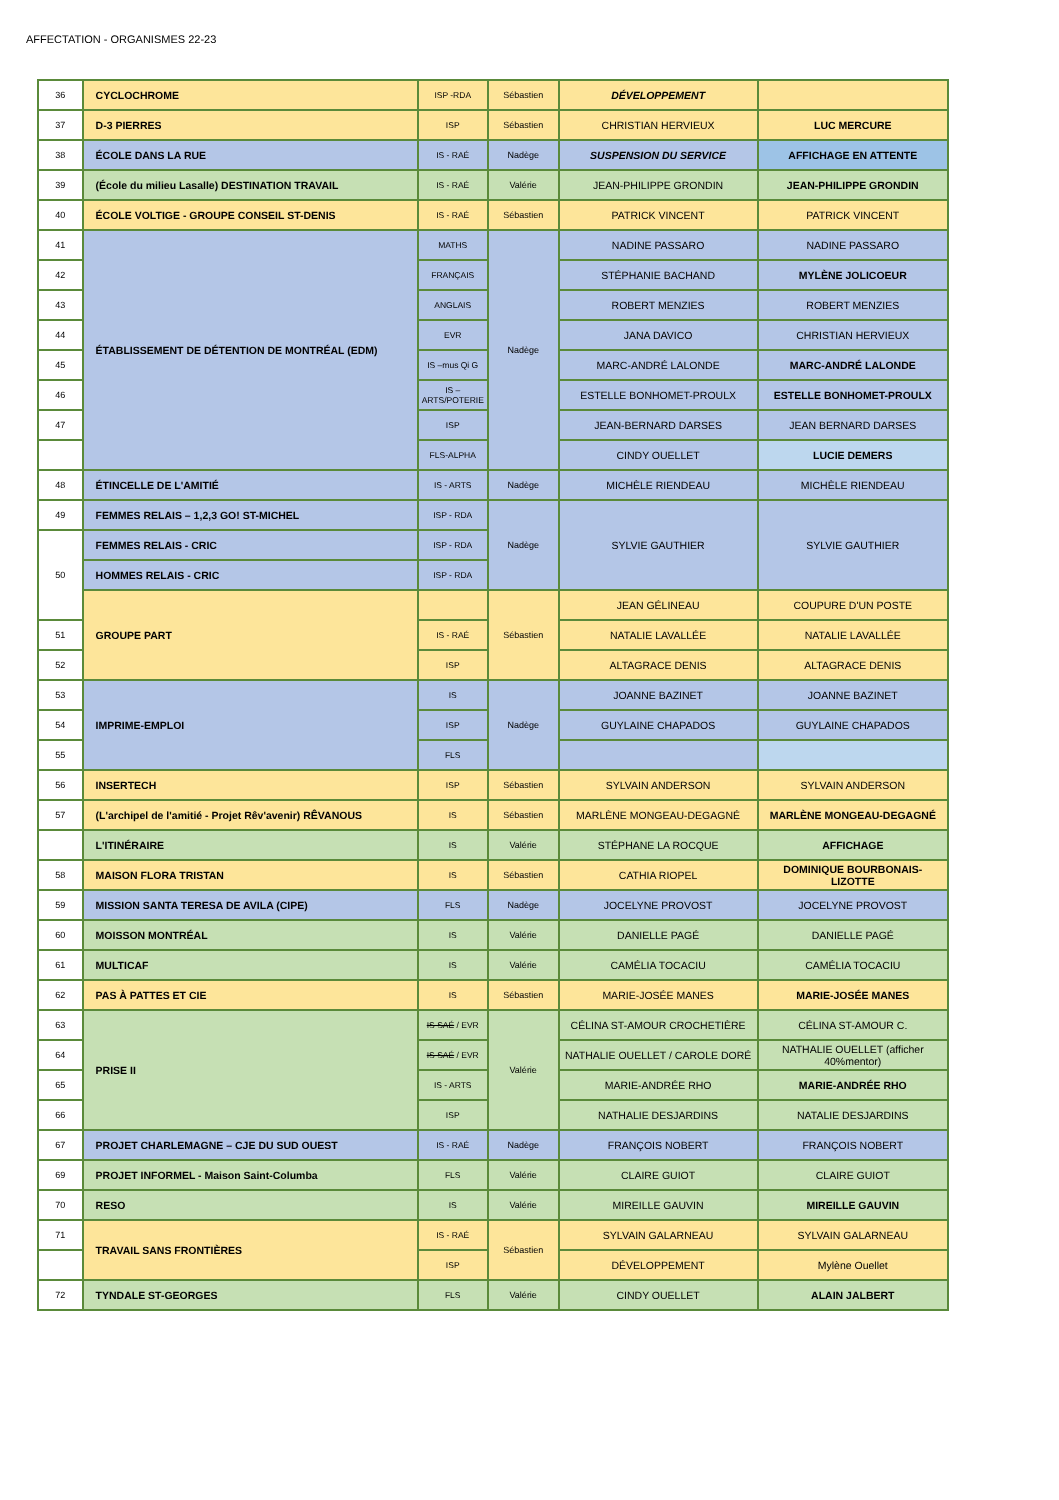AFFECTATION - ORGANISMES 22-23
| 36 | CYCLOCHROME | ISP -RDA | Sébastien | DÉVELOPPEMENT | |
| 37 | D-3 PIERRES | ISP | Sébastien | CHRISTIAN HERVIEUX | LUC MERCURE |
| 38 | ÉCOLE DANS LA RUE | IS - RAÉ | Nadège | SUSPENSION DU SERVICE | AFFICHAGE EN ATTENTE |
| 39 | (École du milieu Lasalle) DESTINATION TRAVAIL | IS - RAÉ | Valérie | JEAN-PHILIPPE GRONDIN | JEAN-PHILIPPE GRONDIN |
| 40 | ÉCOLE VOLTIGE - GROUPE CONSEIL ST-DENIS | IS - RAÉ | Sébastien | PATRICK VINCENT | PATRICK VINCENT |
| 41 | ÉTABLISSEMENT DE DÉTENTION DE MONTRÉAL (EDM) | MATHS | Nadège | NADINE PASSARO | NADINE PASSARO |
| 42 | | FRANÇAIS | | STÉPHANIE BACHAND | MYLÈNE JOLICOEUR |
| 43 | | ANGLAIS | | ROBERT MENZIES | ROBERT MENZIES |
| 44 | | EVR | | JANA DAVICO | CHRISTIAN HERVIEUX |
| 45 | | IS –mus Qi G | | MARC-ANDRÉ LALONDE | MARC-ANDRÉ LALONDE |
| 46 | | IS – ARTS/POTERIE | | ESTELLE BONHOMET-PROULX | ESTELLE BONHOMET-PROULX |
| 47 | | ISP | | JEAN-BERNARD DARSES | JEAN BERNARD DARSES |
| | | FLS-ALPHA | | CINDY OUELLET | LUCIE DEMERS |
| 48 | ÉTINCELLE DE L'AMITIÉ | IS - ARTS | Nadège | MICHÈLE RIENDEAU | MICHÈLE RIENDEAU |
| 49 | FEMMES RELAIS – 1,2,3 GO! ST-MICHEL | ISP - RDA | Nadège | SYLVIE GAUTHIER | SYLVIE GAUTHIER |
| 50 | FEMMES RELAIS - CRIC | ISP - RDA | | | |
| | HOMMES RELAIS - CRIC | ISP - RDA | | | |
| | GROUPE PART | | Sébastien | JEAN GÉLINEAU | COUPURE D'UN POSTE |
| 51 | | IS - RAÉ | | NATALIE LAVALLÉE | NATALIE LAVALLÉE |
| 52 | | ISP | | ALTAGRACE DENIS | ALTAGRACE DENIS |
| 53 | IMPRIME-EMPLOI | IS | Nadège | JOANNE BAZINET | JOANNE BAZINET |
| 54 | | ISP | | GUYLAINE CHAPADOS | GUYLAINE CHAPADOS |
| 55 | | FLS | | | |
| 56 | INSERTECH | ISP | Sébastien | SYLVAIN ANDERSON | SYLVAIN ANDERSON |
| 57 | (L'archipel de l'amitié - Projet Rêv'avenir) RÊVANOUS | IS | Sébastien | MARLÈNE MONGEAU-DEGAGNÉ | MARLÈNE MONGEAU-DEGAGNÉ |
| | L'ITINÉRAIRE | IS | Valérie | STÉPHANE LA ROCQUE | AFFICHAGE |
| 58 | MAISON FLORA TRISTAN | IS | Sébastien | CATHIA RIOPEL | DOMINIQUE BOURBONAIS-LIZOTTE |
| 59 | MISSION SANTA TERESA DE AVILA (CIPE) | FLS | Nadège | JOCELYNE PROVOST | JOCELYNE PROVOST |
| 60 | MOISSON MONTRÉAL | IS | Valérie | DANIELLE PAGÉ | DANIELLE PAGÉ |
| 61 | MULTICAF | IS | Valérie | CAMÉLIA TOCACIU | CAMÉLIA TOCACIU |
| 62 | PAS À PATTES ET CIE | IS | Sébastien | MARIE-JOSÉE MANES | MARIE-JOSÉE MANES |
| 63 | PRISE II | IS SAÉ / EVR | Valérie | CÉLINA ST-AMOUR CROCHETIÈRE | CÉLINA ST-AMOUR C. |
| 64 | | IS SAÉ / EVR | | NATHALIE OUELLET / CAROLE DORÉ | NATHALIE OUELLET (afficher 40%mentor) |
| 65 | | IS - ARTS | | MARIE-ANDRÉE RHO | MARIE-ANDRÉE RHO |
| 66 | | ISP | | NATHALIE DESJARDINS | NATALIE DESJARDINS |
| 67 | PROJET CHARLEMAGNE – CJE DU SUD OUEST | IS - RAÉ | Nadège | FRANÇOIS NOBERT | FRANÇOIS NOBERT |
| 69 | PROJET INFORMEL - Maison Saint-Columba | FLS | Valérie | CLAIRE GUIOT | CLAIRE GUIOT |
| 70 | RESO | IS | Valérie | MIREILLE GAUVIN | MIREILLE GAUVIN |
| 71 | TRAVAIL SANS FRONTIÈRES | IS - RAÉ | Sébastien | SYLVAIN GALARNEAU | SYLVAIN GALARNEAU |
| | | ISP | | DÉVELOPPEMENT | Mylène Ouellet |
| 72 | TYNDALE ST-GEORGES | FLS | Valérie | CINDY OUELLET | ALAIN JALBERT |